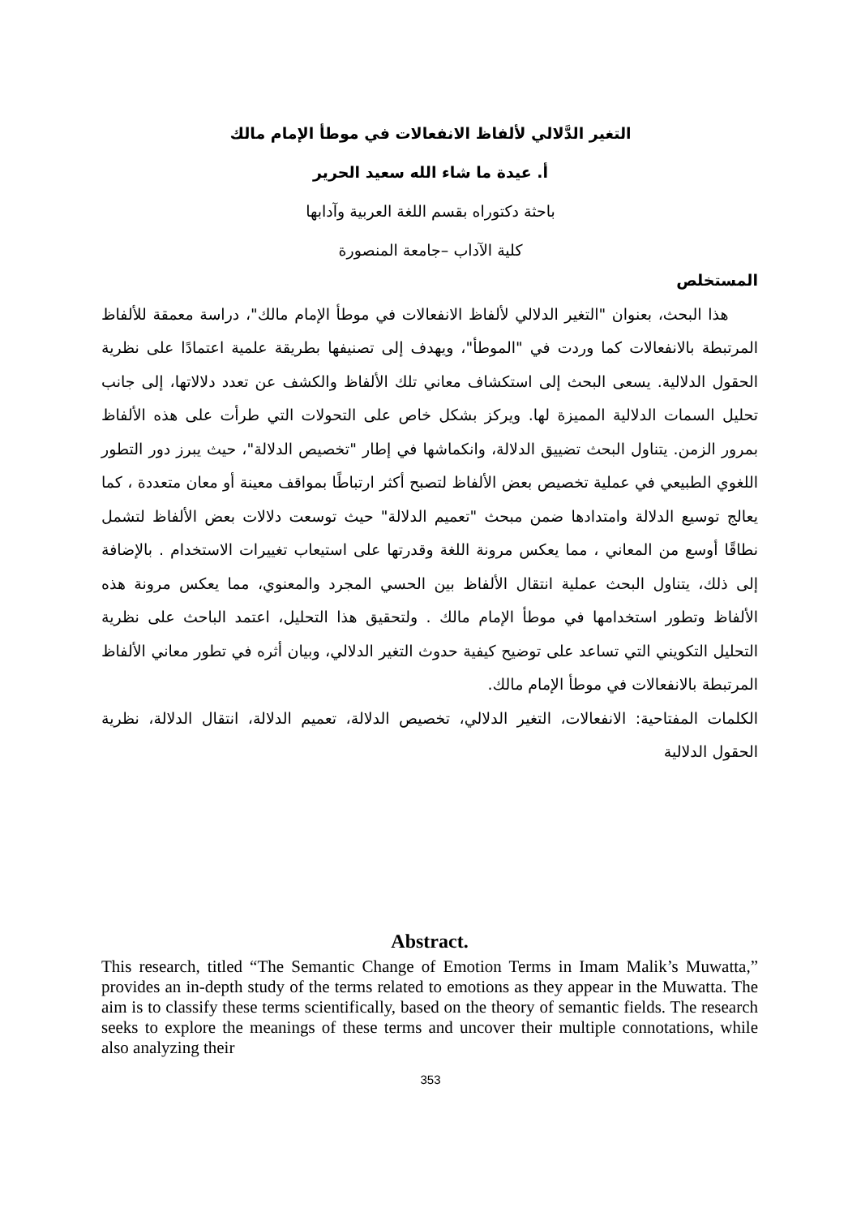التغير الدَّلالي لألفاظ الانفعالات في موطأ الإمام مالك
أ. عيدة ما شاء الله سعيد الحرير
باحثة دكتوراه بقسم اللغة العربية وآدابها
كلية الآداب –جامعة المنصورة
المستخلص
هذا البحث، بعنوان "التغير الدلالي لألفاظ الانفعالات في موطأ الإمام مالك"، دراسة معمقة للألفاظ المرتبطة بالانفعالات كما وردت في "الموطأ"، ويهدف إلى تصنيفها بطريقة علمية اعتمادًا على نظرية الحقول الدلالية. يسعى البحث إلى استكشاف معاني تلك الألفاظ والكشف عن تعدد دلالاتها، إلى جانب تحليل السمات الدلالية المميزة لها. ويركز بشكل خاص على التحولات التي طرأت على هذه الألفاظ بمرور الزمن. يتناول البحث تضييق الدلالة، وانكماشها في إطار "تخصيص الدلالة"، حيث يبرز دور التطور اللغوي الطبيعي في عملية تخصيص بعض الألفاظ لتصبح أكثر ارتباطًا بمواقف معينة أو معان متعددة ، كما يعالج توسيع الدلالة وامتدادها ضمن مبحث "تعميم الدلالة" حيث توسعت دلالات بعض الألفاظ لتشمل نطاقًا أوسع من المعاني ، مما يعكس مرونة اللغة وقدرتها على استيعاب تغييرات الاستخدام . بالإضافة إلى ذلك، يتناول البحث عملية انتقال الألفاظ بين الحسي المجرد والمعنوي، مما يعكس مرونة هذه الألفاظ وتطور استخدامها في موطأ الإمام مالك . ولتحقيق هذا التحليل، اعتمد الباحث على نظرية التحليل التكويني التي تساعد على توضيح كيفية حدوث التغير الدلالي، وبيان أثره في تطور معاني الألفاظ المرتبطة بالانفعالات في موطأ الإمام مالك.
الكلمات المفتاحية: الانفعالات، التغير الدلالي، تخصيص الدلالة، تعميم الدلالة، انتقال الدلالة، نظرية الحقول الدلالية
Abstract.
This research, titled “The Semantic Change of Emotion Terms in Imam Malik’s Muwatta,” provides an in-depth study of the terms related to emotions as they appear in the Muwatta. The aim is to classify these terms scientifically, based on the theory of semantic fields. The research seeks to explore the meanings of these terms and uncover their multiple connotations, while also analyzing their
353